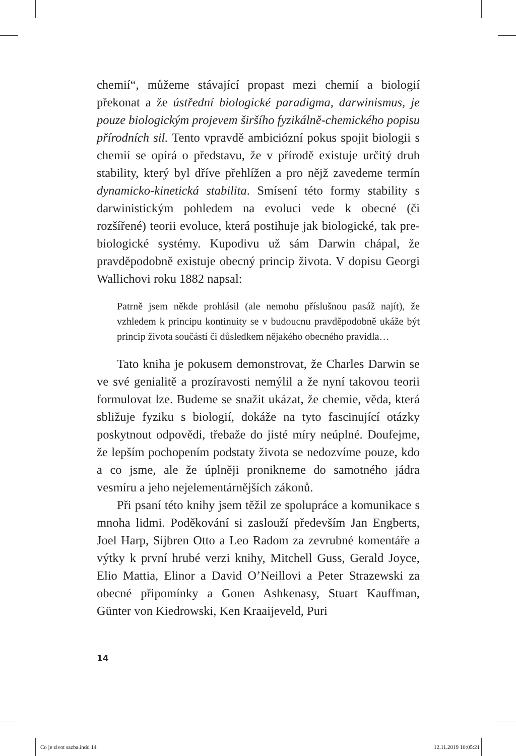chemií“, můžeme stávající propast mezi chemií a biologií překonat a že ústřední biologické paradigma, darwinismus, je pouze biologickým projevem širšího fyzikálně-chemického popisu přírodních sil. Tento vpravdě ambiciózní pokus spojit biologii s chemií se opírá o představu, že v přírodě existuje určitý druh stability, který byl dříve přehlížen a pro nějž zavedeme termín dynamicko-kinetická stabilita. Smísení této formy stability s darwinistickým pohledem na evoluci vede k obecné (či rozšířené) teorii evoluce, která postihuje jak biologické, tak pre-biologické systémy. Kupodivu už sám Darwin chápal, že pravděpodobně existuje obecný princip života. V dopisu Georgi Wallichovi roku 1882 napsal:
Patrně jsem někde prohlásil (ale nemohu příslušnou pasáž najít), že vzhledem k principu kontinuity se v budoucnu pravděpodobně ukáže být princip života součástí či důsledkem nějakého obecného pravidla…
Tato kniha je pokusem demonstrovat, že Charles Darwin se ve své genialitě a prozíravosti nemýlil a že nyní takovou teorii formulovat lze. Budeme se snažit ukázat, že chemie, věda, která sbližuje fyziku s biologií, dokáže na tyto fascinující otázky poskytnout odpovědi, třebaže do jisté míry neúplné. Doufejme, že lepším pochopením podstaty života se nedozvíme pouze, kdo a co jsme, ale že úplněji pronikneme do samotného jádra vesmíru a jeho nejelementárnějších zákonů.
Při psaní této knihy jsem těžil ze spolupráce a komunikace s mnoha lidmi. Poděkování si zaslouží především Jan Engberts, Joel Harp, Sijbren Otto a Leo Radom za zevrubné komentáře a výtky k první hrubé verzi knihy, Mitchell Guss, Gerald Joyce, Elio Mattia, Elinor a David O’Neillovi a Peter Strazewski za obecné připomínky a Gonen Ashkenasy, Stuart Kauffman, Günter von Kiedrowski, Ken Kraaijeveld, Puri
14
Co je zivot sazba.indd 14 12.11.2019 10:05:21